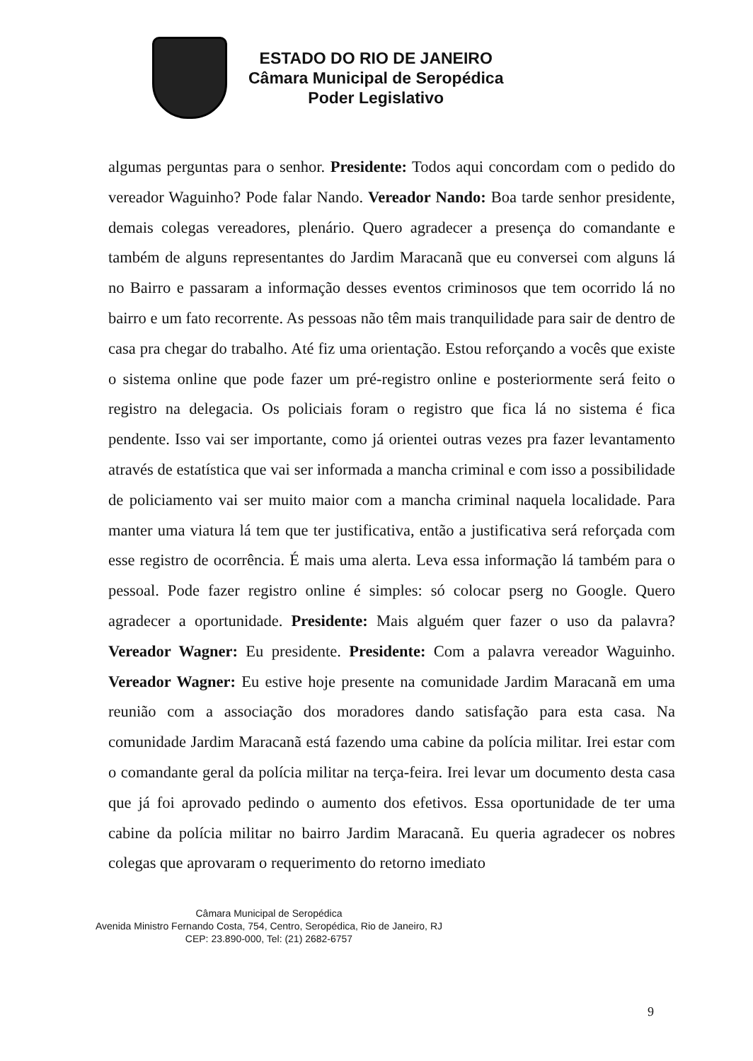ESTADO DO RIO DE JANEIRO
Câmara Municipal de Seropédica
Poder Legislativo
algumas perguntas para o senhor. Presidente: Todos aqui concordam com o pedido do vereador Waguinho? Pode falar Nando. Vereador Nando: Boa tarde senhor presidente, demais colegas vereadores, plenário. Quero agradecer a presença do comandante e também de alguns representantes do Jardim Maracanã que eu conversei com alguns lá no Bairro e passaram a informação desses eventos criminosos que tem ocorrido lá no bairro e um fato recorrente. As pessoas não têm mais tranquilidade para sair de dentro de casa pra chegar do trabalho. Até fiz uma orientação. Estou reforçando a vocês que existe o sistema online que pode fazer um pré-registro online e posteriormente será feito o registro na delegacia. Os policiais foram o registro que fica lá no sistema é fica pendente. Isso vai ser importante, como já orientei outras vezes pra fazer levantamento através de estatística que vai ser informada a mancha criminal e com isso a possibilidade de policiamento vai ser muito maior com a mancha criminal naquela localidade. Para manter uma viatura lá tem que ter justificativa, então a justificativa será reforçada com esse registro de ocorrência. É mais uma alerta. Leva essa informação lá também para o pessoal. Pode fazer registro online é simples: só colocar pserg no Google. Quero agradecer a oportunidade. Presidente: Mais alguém quer fazer o uso da palavra? Vereador Wagner: Eu presidente. Presidente: Com a palavra vereador Waguinho. Vereador Wagner: Eu estive hoje presente na comunidade Jardim Maracanã em uma reunião com a associação dos moradores dando satisfação para esta casa. Na comunidade Jardim Maracanã está fazendo uma cabine da polícia militar. Irei estar com o comandante geral da polícia militar na terça-feira. Irei levar um documento desta casa que já foi aprovado pedindo o aumento dos efetivos. Essa oportunidade de ter uma cabine da polícia militar no bairro Jardim Maracanã. Eu queria agradecer os nobres colegas que aprovaram o requerimento do retorno imediato
Câmara Municipal de Seropédica
Avenida Ministro Fernando Costa, 754, Centro, Seropédica, Rio de Janeiro, RJ
CEP: 23.890-000, Tel: (21) 2682-6757
9